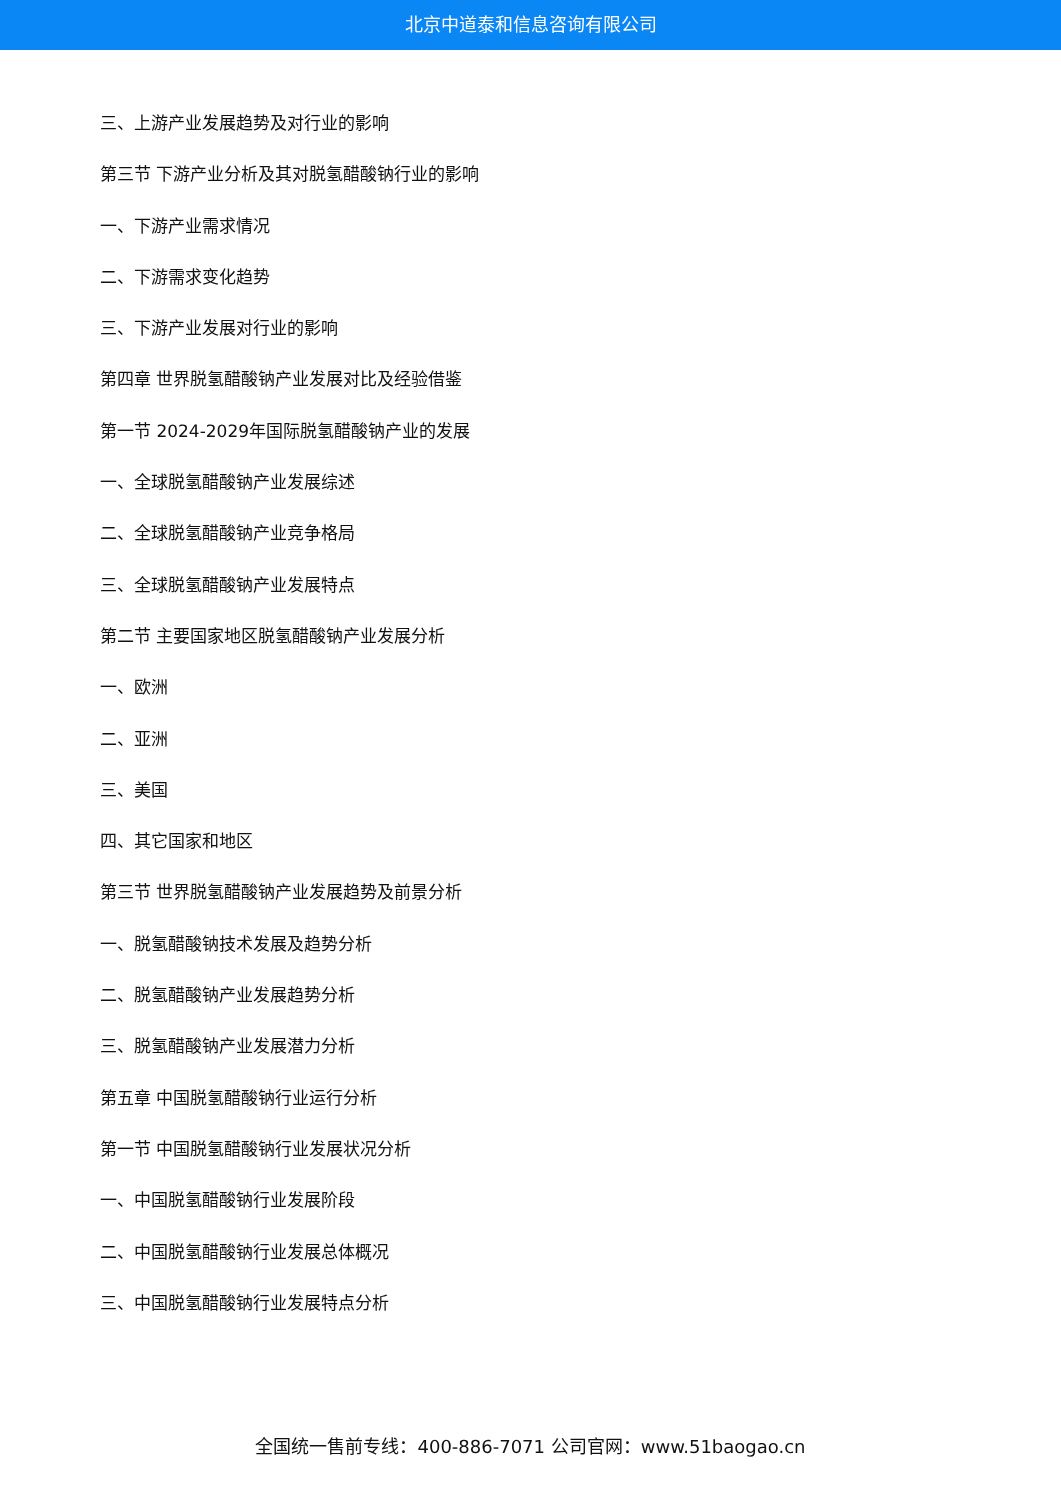北京中道泰和信息咨询有限公司
三、上游产业发展趋势及对行业的影响
第三节 下游产业分析及其对脱氢醋酸钠行业的影响
一、下游产业需求情况
二、下游需求变化趋势
三、下游产业发展对行业的影响
第四章 世界脱氢醋酸钠产业发展对比及经验借鉴
第一节 2024-2029年国际脱氢醋酸钠产业的发展
一、全球脱氢醋酸钠产业发展综述
二、全球脱氢醋酸钠产业竞争格局
三、全球脱氢醋酸钠产业发展特点
第二节 主要国家地区脱氢醋酸钠产业发展分析
一、欧洲
二、亚洲
三、美国
四、其它国家和地区
第三节 世界脱氢醋酸钠产业发展趋势及前景分析
一、脱氢醋酸钠技术发展及趋势分析
二、脱氢醋酸钠产业发展趋势分析
三、脱氢醋酸钠产业发展潜力分析
第五章 中国脱氢醋酸钠行业运行分析
第一节 中国脱氢醋酸钠行业发展状况分析
一、中国脱氢醋酸钠行业发展阶段
二、中国脱氢醋酸钠行业发展总体概况
三、中国脱氢醋酸钠行业发展特点分析
全国统一售前专线：400-886-7071 公司官网：www.51baogao.cn